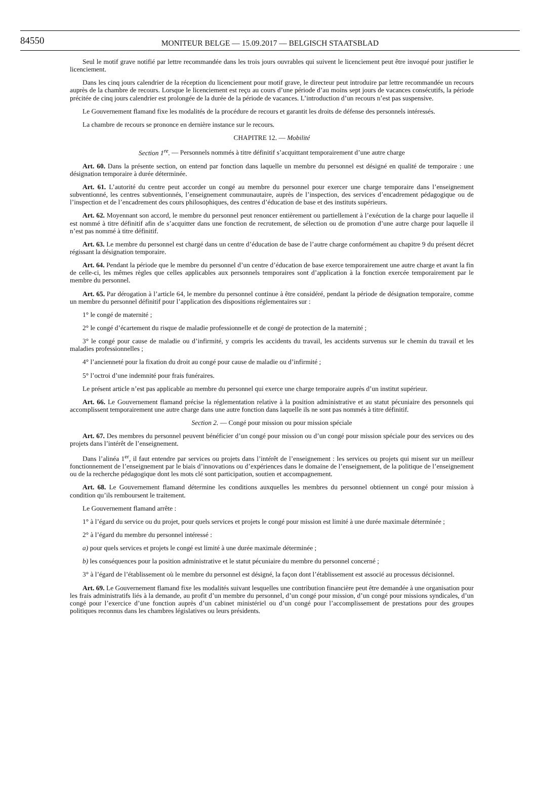84550
MONITEUR BELGE — 15.09.2017 — BELGISCH STAATSBLAD
Seul le motif grave notifié par lettre recommandée dans les trois jours ouvrables qui suivent le licenciement peut être invoqué pour justifier le licenciement.
Dans les cinq jours calendrier de la réception du licenciement pour motif grave, le directeur peut introduire par lettre recommandée un recours auprès de la chambre de recours. Lorsque le licenciement est reçu au cours d’une période d’au moins sept jours de vacances consécutifs, la période précitée de cinq jours calendrier est prolongée de la durée de la période de vacances. L’introduction d’un recours n’est pas suspensive.
Le Gouvernement flamand fixe les modalités de la procédure de recours et garantit les droits de défense des personnels intéressés.
La chambre de recours se prononce en dernière instance sur le recours.
CHAPITRE 12. — Mobilité
Section 1<sup>re</sup>. — Personnels nommés à titre définitif s’acquittant temporairement d’une autre charge
Art. 60. Dans la présente section, on entend par fonction dans laquelle un membre du personnel est désigné en qualité de temporaire : une désignation temporaire à durée déterminée.
Art. 61. L’autorité du centre peut accorder un congé au membre du personnel pour exercer une charge temporaire dans l’enseignement subventionné, les centres subventionnés, l’enseignement communautaire, auprès de l’inspection, des services d’encadrement pédagogique ou de l’inspection et de l’encadrement des cours philosophiques, des centres d’éducation de base et des instituts supérieurs.
Art. 62. Moyennant son accord, le membre du personnel peut renoncer entièrement ou partiellement à l’exécution de la charge pour laquelle il est nommé à titre définitif afin de s’acquitter dans une fonction de recrutement, de sélection ou de promotion d’une autre charge pour laquelle il n’est pas nommé à titre définitif.
Art. 63. Le membre du personnel est chargé dans un centre d’éducation de base de l’autre charge conformément au chapitre 9 du présent décret régissant la désignation temporaire.
Art. 64. Pendant la période que le membre du personnel d’un centre d’éducation de base exerce temporairement une autre charge et avant la fin de celle-ci, les mêmes règles que celles applicables aux personnels temporaires sont d’application à la fonction exercée temporairement par le membre du personnel.
Art. 65. Par dérogation à l’article 64, le membre du personnel continue à être considéré, pendant la période de désignation temporaire, comme un membre du personnel définitif pour l’application des dispositions réglementaires sur :
1° le congé de maternité ;
2° le congé d’écartement du risque de maladie professionnelle et de congé de protection de la maternité ;
3° le congé pour cause de maladie ou d’infirmité, y compris les accidents du travail, les accidents survenus sur le chemin du travail et les maladies professionnelles ;
4° l’ancienneté pour la fixation du droit au congé pour cause de maladie ou d’infirmité ;
5° l’octroi d’une indemnité pour frais funéraires.
Le présent article n’est pas applicable au membre du personnel qui exerce une charge temporaire auprès d’un institut supérieur.
Art. 66. Le Gouvernement flamand précise la réglementation relative à la position administrative et au statut pécuniaire des personnels qui accomplissent temporairement une autre charge dans une autre fonction dans laquelle ils ne sont pas nommés à titre définitif.
Section 2. — Congé pour mission ou pour mission spéciale
Art. 67. Des membres du personnel peuvent bénéficier d’un congé pour mission ou d’un congé pour mission spéciale pour des services ou des projets dans l’intérêt de l’enseignement.
Dans l’alinéa 1<sup>er</sup>, il faut entendre par services ou projets dans l’intérêt de l’enseignement : les services ou projets qui misent sur un meilleur fonctionnement de l’enseignement par le biais d’innovations ou d’expériences dans le domaine de l’enseignement, de la politique de l’enseignement ou de la recherche pédagogique dont les mots clé sont participation, soutien et accompagnement.
Art. 68. Le Gouvernement flamand détermine les conditions auxquelles les membres du personnel obtiennent un congé pour mission à condition qu’ils remboursent le traitement.
Le Gouvernement flamand arrête :
1° à l’égard du service ou du projet, pour quels services et projets le congé pour mission est limité à une durée maximale déterminée ;
2° à l’égard du membre du personnel intéressé :
a) pour quels services et projets le congé est limité à une durée maximale déterminée ;
b) les conséquences pour la position administrative et le statut pécuniaire du membre du personnel concerné ;
3° à l’égard de l’établissement où le membre du personnel est désigné, la façon dont l’établissement est associé au processus décisionnel.
Art. 69. Le Gouvernement flamand fixe les modalités suivant lesquelles une contribution financière peut être demandée à une organisation pour les frais administratifs liés à la demande, au profit d’un membre du personnel, d’un congé pour mission, d’un congé pour missions syndicales, d’un congé pour l’exercice d’une fonction auprès d’un cabinet ministériel ou d’un congé pour l’accomplissement de prestations pour des groupes politiques reconnus dans les chambres législatives ou leurs présidents.